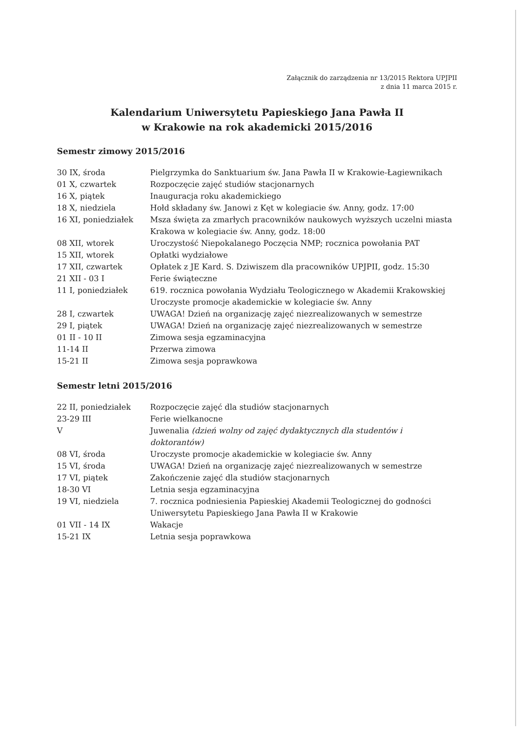Załącznik do zarządzenia nr 13/2015 Rektora UPJPII
z dnia 11 marca 2015 r.
Kalendarium Uniwersytetu Papieskiego Jana Pawła II
w Krakowie na rok akademicki 2015/2016
Semestr zimowy 2015/2016
| 30 IX, środa | Pielgrzymka do Sanktuarium św. Jana Pawła II w Krakowie-Łagiewnikach |
| 01 X, czwartek | Rozpoczęcie zajęć studiów stacjonarnych |
| 16 X, piątek | Inauguracja roku akademickiego |
| 18 X, niedziela | Hołd składany św. Janowi z Kęt w kolegiacie św. Anny, godz. 17:00 |
| 16 XI, poniedziałek | Msza święta za zmarłych pracowników naukowych wyższych uczelni miasta Krakowa w kolegiacie św. Anny, godz. 18:00 |
| 08 XII, wtorek | Uroczystość Niepokalanego Poczęcia NMP; rocznica powołania PAT |
| 15 XII, wtorek | Opłatki wydziałowe |
| 17 XII, czwartek | Opłatek z JE Kard. S. Dziwiszem dla pracowników UPJPII, godz. 15:30 |
| 21 XII - 03 I | Ferie świąteczne |
| 11 I, poniedziałek | 619. rocznica powołania Wydziału Teologicznego w Akademii Krakowskiej Uroczyste promocje akademickie w kolegiacie św. Anny |
| 28 I, czwartek | UWAGA! Dzień na organizację zajęć niezrealizowanych w semestrze |
| 29 I, piątek | UWAGA! Dzień na organizację zajęć niezrealizowanych w semestrze |
| 01 II - 10 II | Zimowa sesja egzaminacyjna |
| 11-14 II | Przerwa zimowa |
| 15-21 II | Zimowa sesja poprawkowa |
Semestr letni 2015/2016
| 22 II, poniedziałek | Rozpoczęcie zajęć dla studiów stacjonarnych |
| 23-29 III | Ferie wielkanocne |
| V | Juwenalia (dzień wolny od zajęć dydaktycznych dla studentów i doktorantów) |
| 08 VI, środa | Uroczyste promocje akademickie w kolegiacie św. Anny |
| 15 VI, środa | UWAGA! Dzień na organizację zajęć niezrealizowanych w semestrze |
| 17 VI, piątek | Zakończenie zajęć dla studiów stacjonarnych |
| 18-30 VI | Letnia sesja egzaminacyjna |
| 19 VI, niedziela | 7. rocznica podniesienia Papieskiej Akademii Teologicznej do godności Uniwersytetu Papieskiego Jana Pawła II w Krakowie |
| 01 VII - 14 IX | Wakacje |
| 15-21 IX | Letnia sesja poprawkowa |